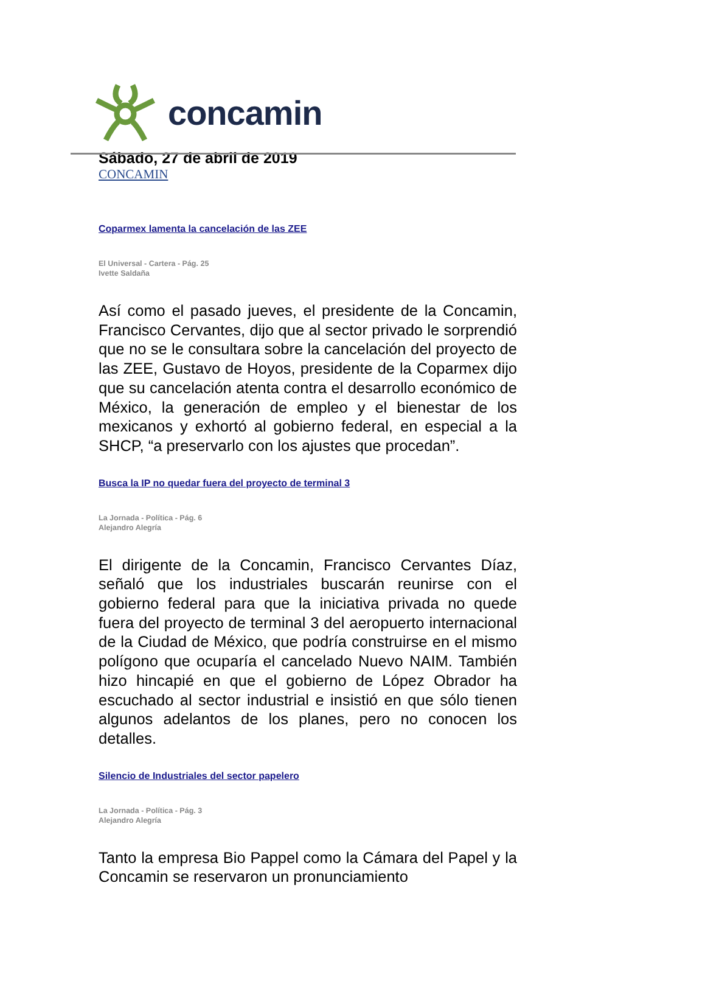concamin
Sábado, 27 de abril de 2019
CONCAMIN
Coparmex lamenta la cancelación de las ZEE
El Universal - Cartera - Pág. 25
Ivette Saldaña
Así como el pasado jueves, el presidente de la Concamin, Francisco Cervantes, dijo que al sector privado le sorprendió que no se le consultara sobre la cancelación del proyecto de las ZEE, Gustavo de Hoyos, presidente de la Coparmex dijo que su cancelación atenta contra el desarrollo económico de México, la generación de empleo y el bienestar de los mexicanos y exhortó al gobierno federal, en especial a la SHCP, “a preservarlo con los ajustes que procedan”.
Busca la IP no quedar fuera del proyecto de terminal 3
La Jornada - Política - Pág. 6
Alejandro Alegría
El dirigente de la Concamin, Francisco Cervantes Díaz, señaló que los industriales buscarán reunirse con el gobierno federal para que la iniciativa privada no quede fuera del proyecto de terminal 3 del aeropuerto internacional de la Ciudad de México, que podría construirse en el mismo polígono que ocuparía el cancelado Nuevo NAIM. También hizo hincapié en que el gobierno de López Obrador ha escuchado al sector industrial e insistió en que sólo tienen algunos adelantos de los planes, pero no conocen los detalles.
Silencio de Industriales del sector papelero
La Jornada - Política - Pág. 3
Alejandro Alegría
Tanto la empresa Bio Pappel como la Cámara del Papel y la Concamin se reservaron un pronunciamiento